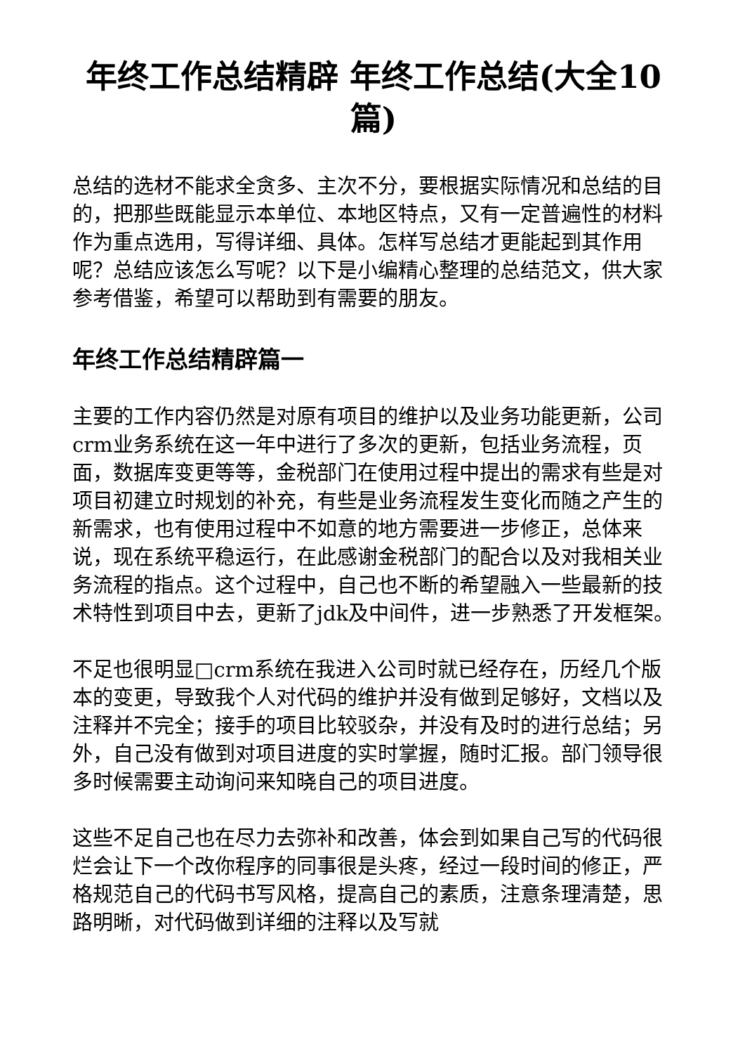年终工作总结精辟 年终工作总结(大全10篇)
总结的选材不能求全贪多、主次不分，要根据实际情况和总结的目的，把那些既能显示本单位、本地区特点，又有一定普遍性的材料作为重点选用，写得详细、具体。怎样写总结才更能起到其作用呢？总结应该怎么写呢？以下是小编精心整理的总结范文，供大家参考借鉴，希望可以帮助到有需要的朋友。
年终工作总结精辟篇一
主要的工作内容仍然是对原有项目的维护以及业务功能更新，公司crm业务系统在这一年中进行了多次的更新，包括业务流程，页面，数据库变更等等，金税部门在使用过程中提出的需求有些是对项目初建立时规划的补充，有些是业务流程发生变化而随之产生的新需求，也有使用过程中不如意的地方需要进一步修正，总体来说，现在系统平稳运行，在此感谢金税部门的配合以及对我相关业务流程的指点。这个过程中，自己也不断的希望融入一些最新的技术特性到项目中去，更新了jdk及中间件，进一步熟悉了开发框架。
不足也很明显□crm系统在我进入公司时就已经存在，历经几个版本的变更，导致我个人对代码的维护并没有做到足够好，文档以及注释并不完全；接手的项目比较驳杂，并没有及时的进行总结；另外，自己没有做到对项目进度的实时掌握，随时汇报。部门领导很多时候需要主动询问来知晓自己的项目进度。
这些不足自己也在尽力去弥补和改善，体会到如果自己写的代码很烂会让下一个改你程序的同事很是头疼，经过一段时间的修正，严格规范自己的代码书写风格，提高自己的素质，注意条理清楚，思路明晰，对代码做到详细的注释以及写就